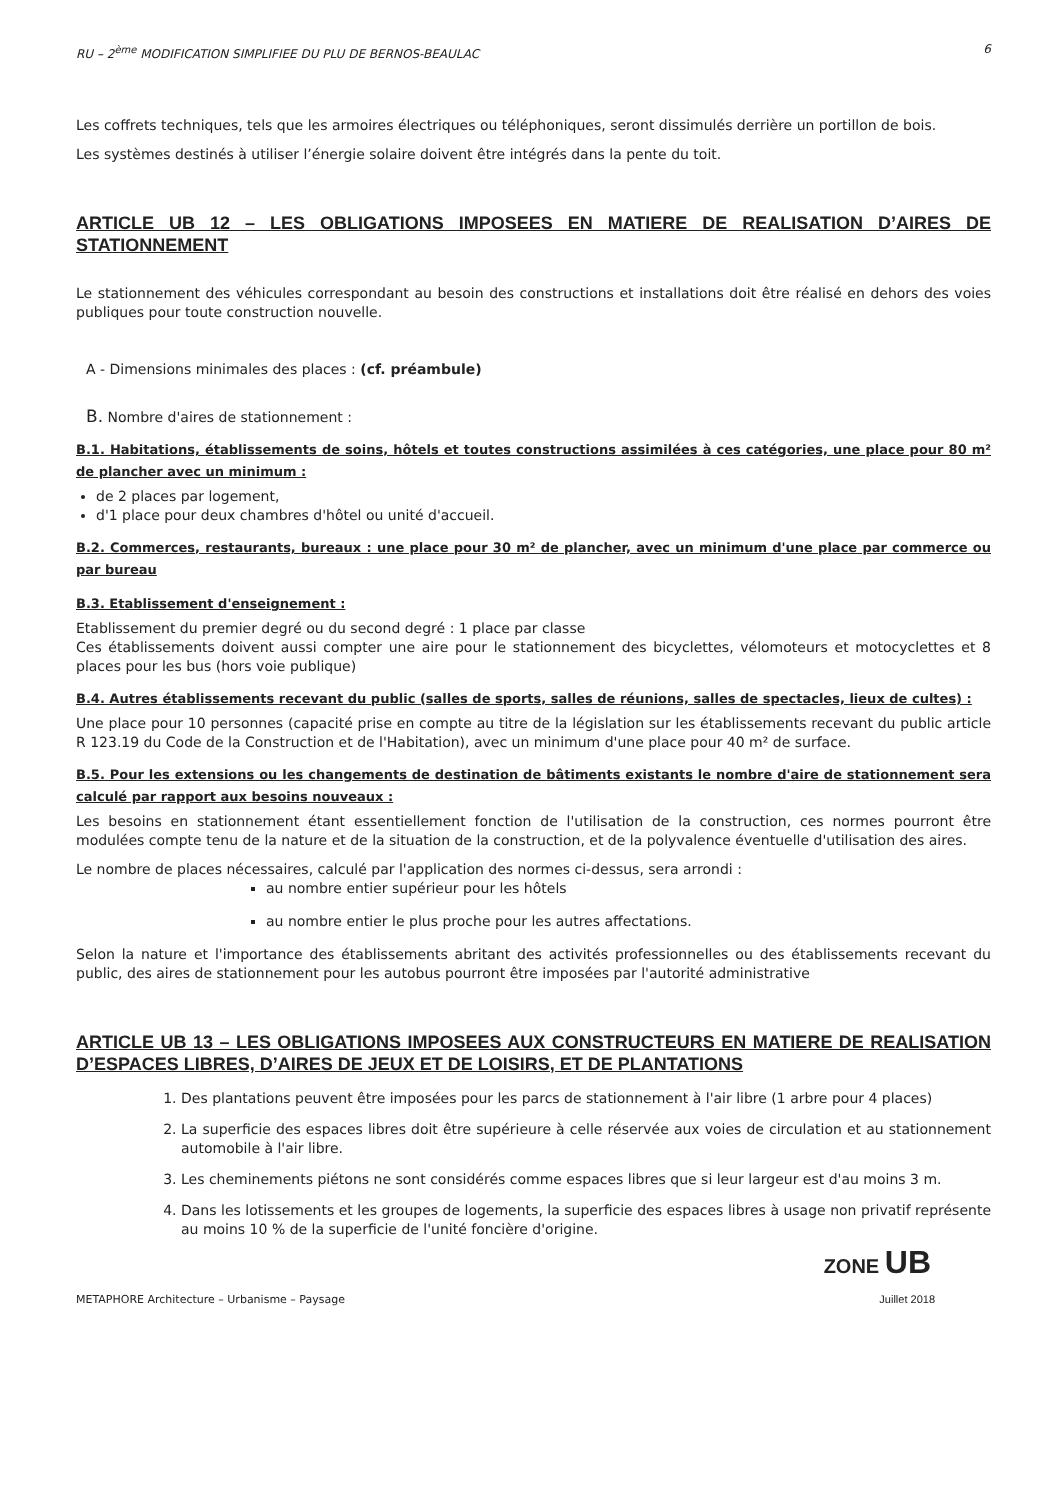RU – 2<sup>ème</sup> MODIFICATION SIMPLIFIEE DU PLU DE BERNOS-BEAULAC 6
Les coffrets techniques, tels que les armoires électriques ou téléphoniques, seront dissimulés derrière un portillon de bois.
Les systèmes destinés à utiliser l’énergie solaire doivent être intégrés dans la pente du toit.
ARTICLE UB 12 – LES OBLIGATIONS IMPOSEES EN MATIERE DE REALISATION D’AIRES DE STATIONNEMENT
Le stationnement des véhicules correspondant au besoin des constructions et installations doit être réalisé en dehors des voies publiques pour toute construction nouvelle.
A - Dimensions minimales des places : (cf. préambule)
B. Nombre d'aires de stationnement :
B.1. Habitations, établissements de soins, hôtels et toutes constructions assimilées à ces catégories, une place pour 80 m² de plancher avec un minimum :
de 2 places par logement,
d'1 place pour deux chambres d'hôtel ou unité d'accueil.
B.2. Commerces, restaurants, bureaux : une place pour 30 m² de plancher, avec un minimum d'une place par commerce ou par bureau
B.3. Etablissement d'enseignement :
Etablissement du premier degré ou du second degré : 1 place par classe
Ces établissements doivent aussi compter une aire pour le stationnement des bicyclettes, vélomoteurs et motocyclettes et 8 places pour les bus (hors voie publique)
B.4. Autres établissements recevant du public (salles de sports, salles de réunions, salles de spectacles, lieux de cultes) :
Une place pour 10 personnes (capacité prise en compte au titre de la législation sur les établissements recevant du public article R 123.19 du Code de la Construction et de l'Habitation), avec un minimum d'une place pour 40 m² de surface.
B.5. Pour les extensions ou les changements de destination de bâtiments existants le nombre d'aire de stationnement sera calculé par rapport aux besoins nouveaux :
Les besoins en stationnement étant essentiellement fonction de l'utilisation de la construction, ces normes pourront être modulées compte tenu de la nature et de la situation de la construction, et de la polyvalence éventuelle d'utilisation des aires.
Le nombre de places nécessaires, calculé par l'application des normes ci-dessus, sera arrondi :
au nombre entier supérieur pour les hôtels
au nombre entier le plus proche pour les autres affectations.
Selon la nature et l'importance des établissements abritant des activités professionnelles ou des établissements recevant du public, des aires de stationnement pour les autobus pourront être imposées par l'autorité administrative
ARTICLE UB 13 – LES OBLIGATIONS IMPOSEES AUX CONSTRUCTEURS EN MATIERE DE REALISATION D’ESPACES LIBRES, D’AIRES DE JEUX ET DE LOISIRS, ET DE PLANTATIONS
1. Des plantations peuvent être imposées pour les parcs de stationnement à l'air libre (1 arbre pour 4 places)
2. La superficie des espaces libres doit être supérieure à celle réservée aux voies de circulation et au stationnement automobile à l'air libre.
3. Les cheminements piétons ne sont considérés comme espaces libres que si leur largeur est d'au moins 3 m.
4. Dans les lotissements et les groupes de logements, la superficie des espaces libres à usage non privatif représente au moins 10 % de la superficie de l'unité foncière d'origine.
ZONE UB
METAPHORE Architecture – Urbanisme – Paysage Juillet 2018